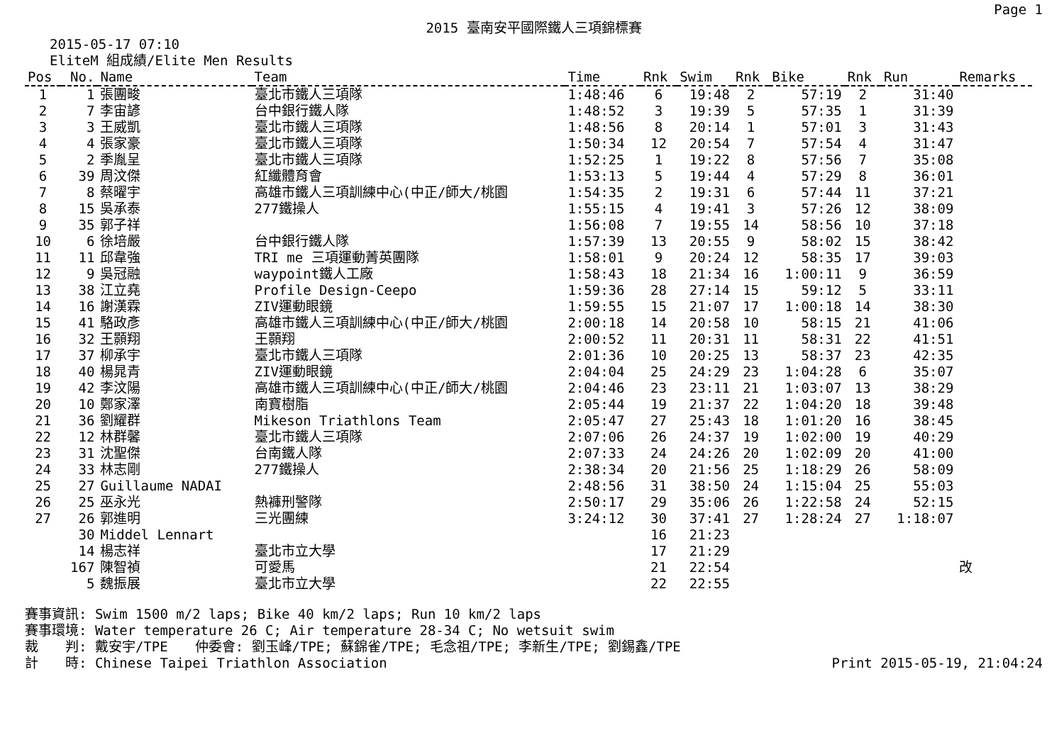Page 1
2015 臺南安平國際鐵人三項錦標賽
2015-05-17 07:10
EliteM 組成績/Elite Men Results
| Pos | No. | Name | Team | Time | Rnk | Swim | Rnk | Bike | Rnk | Run | Remarks |
| --- | --- | --- | --- | --- | --- | --- | --- | --- | --- | --- | --- |
| 1 | 1 | 張團畯 | 臺北市鐵人三項隊 | 1:48:46 | 6 | 19:48 | 2 | 57:19 | 2 | 31:40 | |
| 2 | 7 | 李宙諺 | 台中銀行鐵人隊 | 1:48:52 | 3 | 19:39 | 5 | 57:35 | 1 | 31:39 | |
| 3 | 3 | 王威凱 | 臺北市鐵人三項隊 | 1:48:56 | 8 | 20:14 | 1 | 57:01 | 3 | 31:43 | |
| 4 | 4 | 張家豪 | 臺北市鐵人三項隊 | 1:50:34 | 12 | 20:54 | 7 | 57:54 | 4 | 31:47 | |
| 5 | 2 | 季胤呈 | 臺北市鐵人三項隊 | 1:52:25 | 1 | 19:22 | 8 | 57:56 | 7 | 35:08 | |
| 6 | 39 | 周汶傑 | 紅纖體育會 | 1:53:13 | 5 | 19:44 | 4 | 57:29 | 8 | 36:01 | |
| 7 | 8 | 蔡曜宇 | 高雄市鐵人三項訓練中心(中正/師大/桃園 | 1:54:35 | 2 | 19:31 | 6 | 57:44 | 11 | 37:21 | |
| 8 | 15 | 吳承泰 | 277鐵操人 | 1:55:15 | 4 | 19:41 | 3 | 57:26 | 12 | 38:09 | |
| 9 | 35 | 郭子祥 | | 1:56:08 | 7 | 19:55 | 14 | 58:56 | 10 | 37:18 | |
| 10 | 6 | 徐培嚴 | 台中銀行鐵人隊 | 1:57:39 | 13 | 20:55 | 9 | 58:02 | 15 | 38:42 | |
| 11 | 11 | 邱韋強 | TRI me 三項運動菁英團隊 | 1:58:01 | 9 | 20:24 | 12 | 58:35 | 17 | 39:03 | |
| 12 | 9 | 吳冠融 | waypoint鐵人工廠 | 1:58:43 | 18 | 21:34 | 16 | 1:00:11 | 9 | 36:59 | |
| 13 | 38 | 江立堯 | Profile Design-Ceepo | 1:59:36 | 28 | 27:14 | 15 | 59:12 | 5 | 33:11 | |
| 14 | 16 | 謝漢霖 | ZIV運動眼鏡 | 1:59:55 | 15 | 21:07 | 17 | 1:00:18 | 14 | 38:30 | |
| 15 | 41 | 駱政彥 | 高雄市鐵人三項訓練中心(中正/師大/桃園 | 2:00:18 | 14 | 20:58 | 10 | 58:15 | 21 | 41:06 | |
| 16 | 32 | 王顥翔 | 王顥翔 | 2:00:52 | 11 | 20:31 | 11 | 58:31 | 22 | 41:51 | |
| 17 | 37 | 柳承宇 | 臺北市鐵人三項隊 | 2:01:36 | 10 | 20:25 | 13 | 58:37 | 23 | 42:35 | |
| 18 | 40 | 楊晁青 | ZIV運動眼鏡 | 2:04:04 | 25 | 24:29 | 23 | 1:04:28 | 6 | 35:07 | |
| 19 | 42 | 李汶陽 | 高雄市鐵人三項訓練中心(中正/師大/桃園 | 2:04:46 | 23 | 23:11 | 21 | 1:03:07 | 13 | 38:29 | |
| 20 | 10 | 鄭家澤 | 南寶樹脂 | 2:05:44 | 19 | 21:37 | 22 | 1:04:20 | 18 | 39:48 | |
| 21 | 36 | 劉耀群 | Mikeson Triathlons Team | 2:05:47 | 27 | 25:43 | 18 | 1:01:20 | 16 | 38:45 | |
| 22 | 12 | 林群馨 | 臺北市鐵人三項隊 | 2:07:06 | 26 | 24:37 | 19 | 1:02:00 | 19 | 40:29 | |
| 23 | 31 | 沈聖傑 | 台南鐵人隊 | 2:07:33 | 24 | 24:26 | 20 | 1:02:09 | 20 | 41:00 | |
| 24 | 33 | 林志剛 | 277鐵操人 | 2:38:34 | 20 | 21:56 | 25 | 1:18:29 | 26 | 58:09 | |
| 25 | 27 | Guillaume NADAI | | 2:48:56 | 31 | 38:50 | 24 | 1:15:04 | 25 | 55:03 | |
| 26 | 25 | 巫永光 | 熱褲刑警隊 | 2:50:17 | 29 | 35:06 | 26 | 1:22:58 | 24 | 52:15 | |
| 27 | 26 | 郭進明 | 三光團練 | 3:24:12 | 30 | 37:41 | 27 | 1:28:24 | 27 | 1:18:07 | |
| | 30 | Middel Lennart | | | 16 | 21:23 | | | | | |
| | 14 | 楊志祥 | 臺北市立大學 | | 17 | 21:29 | | | | | |
| | 167 | 陳智禎 | 可愛馬 | | 21 | 22:54 | | | | | 改 |
| | 5 | 魏振展 | 臺北市立大學 | | 22 | 22:55 | | | | | |
賽事資訊: Swim 1500 m/2 laps; Bike 40 km/2 laps; Run 10 km/2 laps
賽事環境: Water temperature 26 C; Air temperature 28-34 C; No wetsuit swim
裁　　判: 戴安宇/TPE　　仲委會: 劉玉峰/TPE; 蘇錦雀/TPE; 毛念祖/TPE; 李新生/TPE; 劉錫鑫/TPE
Print 2015-05-19, 21:04:24 計　　時: Chinese Taipei Triathlon Association